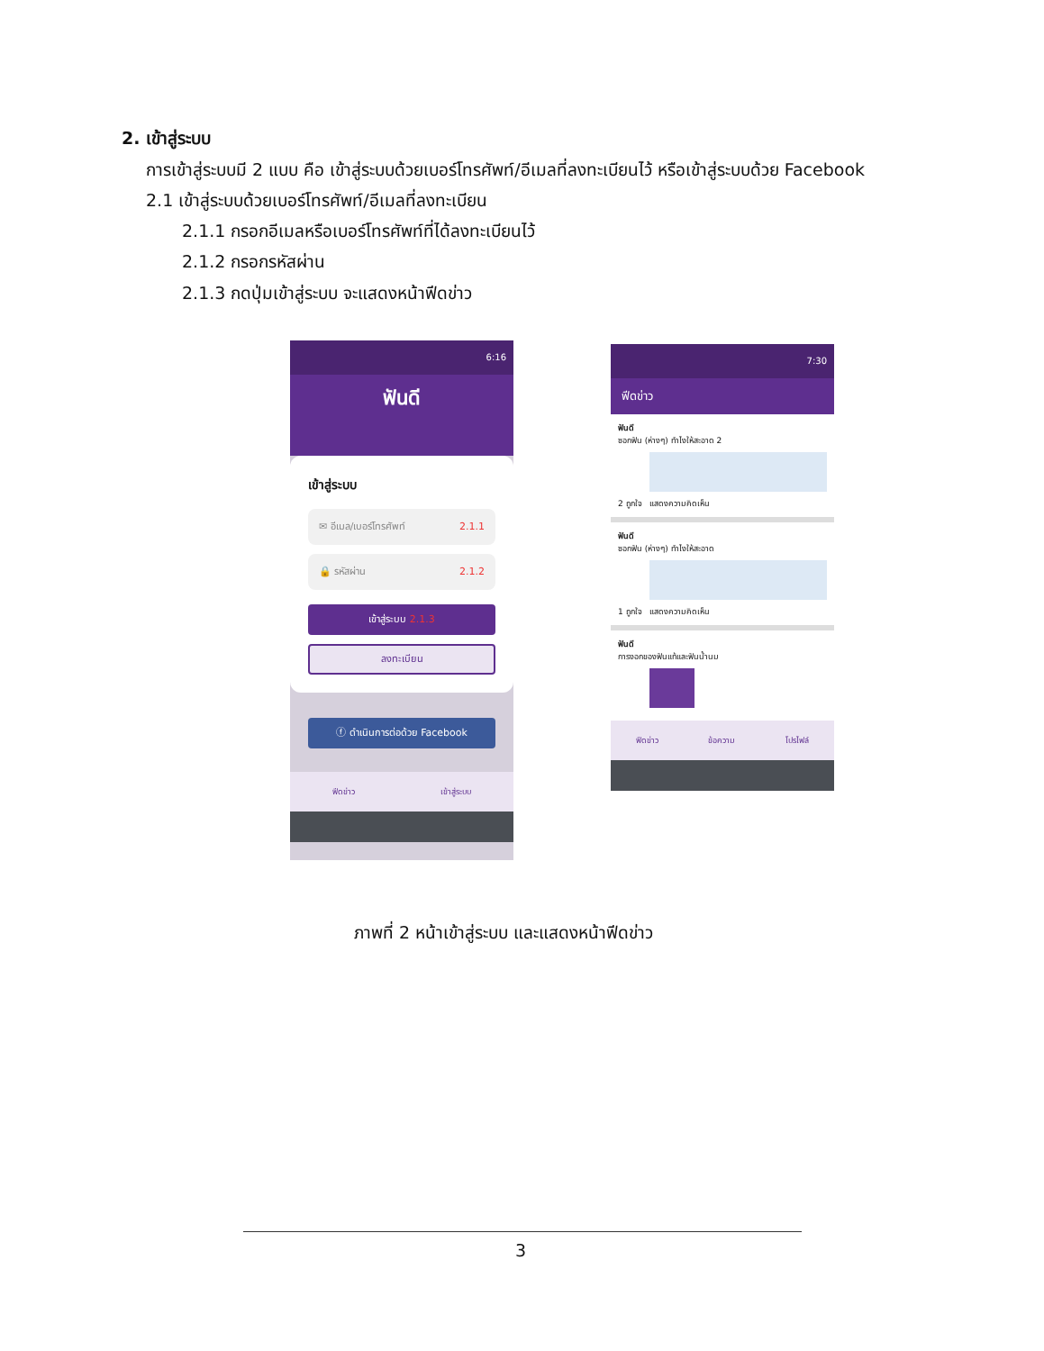2. เข้าสู่ระบบ
การเข้าสู่ระบบมี 2 แบบ คือ เข้าสู่ระบบด้วยเบอร์โทรศัพท์/อีเมลที่ลงทะเบียนไว้ หรือเข้าสู่ระบบด้วย Facebook
2.1 เข้าสู่ระบบด้วยเบอร์โทรศัพท์/อีเมลที่ลงทะเบียน
2.1.1 กรอกอีเมลหรือเบอร์โทรศัพท์ที่ได้ลงทะเบียนไว้
2.1.2 กรอกรหัสผ่าน
2.1.3 กดปุ่มเข้าสู่ระบบ จะแสดงหน้าฟีดข่าว
6:16
ฟันดี
เข้าสู่ระบบ
✉ อีเมล/เบอร์โทรศัพท์ 2.1.1
🔒 รหัสผ่าน 2.1.2
เข้าสู่ระบบ 2.1.3
ลงทะเบียน
ⓕ ดำเนินการต่อด้วย Facebook
ฟีดข่าว เข้าสู่ระบบ
7:30
ฟีดข่าว
ฟันดี
ซอกฟัน (ห่างๆ) ทำไงให้สะอาด 2
2 ถูกใจ แสดงความคิดเห็น
ฟันดี
ซอกฟัน (ห่างๆ) ทำไงให้สะอาด
1 ถูกใจ แสดงความคิดเห็น
ฟันดี
การงอกของฟันแท้และฟันน้ำนม
ฟีดข่าว ข้อความ โปรไฟล์
ภาพที่ 2 หน้าเข้าสู่ระบบ และแสดงหน้าฟีดข่าว
3